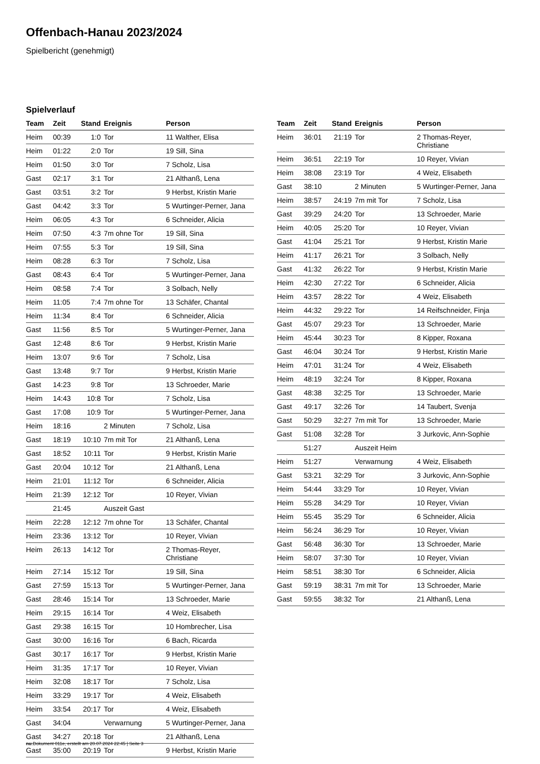Offenbach-Hanau 2023/2024
Spielbericht (genehmigt)
Spielverlauf
| Team | Zeit | Stand | Ereignis | Person |
| --- | --- | --- | --- | --- |
| Heim | 00:39 | 1:0 | Tor | 11 Walther, Elisa |
| Heim | 01:22 | 2:0 | Tor | 19 Sill, Sina |
| Heim | 01:50 | 3:0 | Tor | 7 Scholz, Lisa |
| Gast | 02:17 | 3:1 | Tor | 21 Althanß, Lena |
| Gast | 03:51 | 3:2 | Tor | 9 Herbst, Kristin Marie |
| Gast | 04:42 | 3:3 | Tor | 5 Wurtinger-Perner, Jana |
| Heim | 06:05 | 4:3 | Tor | 6 Schneider, Alicia |
| Heim | 07:50 | 4:3 | 7m ohne Tor | 19 Sill, Sina |
| Heim | 07:55 | 5:3 | Tor | 19 Sill, Sina |
| Heim | 08:28 | 6:3 | Tor | 7 Scholz, Lisa |
| Gast | 08:43 | 6:4 | Tor | 5 Wurtinger-Perner, Jana |
| Heim | 08:58 | 7:4 | Tor | 3 Solbach, Nelly |
| Heim | 11:05 | 7:4 | 7m ohne Tor | 13 Schäfer, Chantal |
| Heim | 11:34 | 8:4 | Tor | 6 Schneider, Alicia |
| Gast | 11:56 | 8:5 | Tor | 5 Wurtinger-Perner, Jana |
| Gast | 12:48 | 8:6 | Tor | 9 Herbst, Kristin Marie |
| Heim | 13:07 | 9:6 | Tor | 7 Scholz, Lisa |
| Gast | 13:48 | 9:7 | Tor | 9 Herbst, Kristin Marie |
| Gast | 14:23 | 9:8 | Tor | 13 Schroeder, Marie |
| Heim | 14:43 | 10:8 | Tor | 7 Scholz, Lisa |
| Gast | 17:08 | 10:9 | Tor | 5 Wurtinger-Perner, Jana |
| Heim | 18:16 | | 2 Minuten | 7 Scholz, Lisa |
| Gast | 18:19 | 10:10 | 7m mit Tor | 21 Althanß, Lena |
| Gast | 18:52 | 10:11 | Tor | 9 Herbst, Kristin Marie |
| Gast | 20:04 | 10:12 | Tor | 21 Althanß, Lena |
| Heim | 21:01 | 11:12 | Tor | 6 Schneider, Alicia |
| Heim | 21:39 | 12:12 | Tor | 10 Reyer, Vivian |
| | 21:45 | | Auszeit Gast | |
| Heim | 22:28 | 12:12 | 7m ohne Tor | 13 Schäfer, Chantal |
| Heim | 23:36 | 13:12 | Tor | 10 Reyer, Vivian |
| Heim | 26:13 | 14:12 | Tor | 2 Thomas-Reyer, Christiane |
| Heim | 27:14 | 15:12 | Tor | 19 Sill, Sina |
| Gast | 27:59 | 15:13 | Tor | 5 Wurtinger-Perner, Jana |
| Gast | 28:46 | 15:14 | Tor | 13 Schroeder, Marie |
| Heim | 29:15 | 16:14 | Tor | 4 Weiz, Elisabeth |
| Gast | 29:38 | 16:15 | Tor | 10 Hombrecher, Lisa |
| Gast | 30:00 | 16:16 | Tor | 6 Bach, Ricarda |
| Gast | 30:17 | 16:17 | Tor | 9 Herbst, Kristin Marie |
| Heim | 31:35 | 17:17 | Tor | 10 Reyer, Vivian |
| Heim | 32:08 | 18:17 | Tor | 7 Scholz, Lisa |
| Heim | 33:29 | 19:17 | Tor | 4 Weiz, Elisabeth |
| Heim | 33:54 | 20:17 | Tor | 4 Weiz, Elisabeth |
| Gast | 34:04 | | Verwarnung | 5 Wurtinger-Perner, Jana |
| Gast | 34:27 | 20:18 | Tor | 21 Althanß, Lena |
| Gast | 35:00 | 20:19 | Tor | 9 Herbst, Kristin Marie |
| Team | Zeit | Stand | Ereignis | Person |
| --- | --- | --- | --- | --- |
| Heim | 36:01 | 21:19 | Tor | 2 Thomas-Reyer, Christiane |
| Heim | 36:51 | 22:19 | Tor | 10 Reyer, Vivian |
| Heim | 38:08 | 23:19 | Tor | 4 Weiz, Elisabeth |
| Gast | 38:10 | | 2 Minuten | 5 Wurtinger-Perner, Jana |
| Heim | 38:57 | 24:19 | 7m mit Tor | 7 Scholz, Lisa |
| Gast | 39:29 | 24:20 | Tor | 13 Schroeder, Marie |
| Heim | 40:05 | 25:20 | Tor | 10 Reyer, Vivian |
| Gast | 41:04 | 25:21 | Tor | 9 Herbst, Kristin Marie |
| Heim | 41:17 | 26:21 | Tor | 3 Solbach, Nelly |
| Gast | 41:32 | 26:22 | Tor | 9 Herbst, Kristin Marie |
| Heim | 42:30 | 27:22 | Tor | 6 Schneider, Alicia |
| Heim | 43:57 | 28:22 | Tor | 4 Weiz, Elisabeth |
| Heim | 44:32 | 29:22 | Tor | 14 Reifschneider, Finja |
| Gast | 45:07 | 29:23 | Tor | 13 Schroeder, Marie |
| Heim | 45:44 | 30:23 | Tor | 8 Kipper, Roxana |
| Gast | 46:04 | 30:24 | Tor | 9 Herbst, Kristin Marie |
| Heim | 47:01 | 31:24 | Tor | 4 Weiz, Elisabeth |
| Heim | 48:19 | 32:24 | Tor | 8 Kipper, Roxana |
| Gast | 48:38 | 32:25 | Tor | 13 Schroeder, Marie |
| Gast | 49:17 | 32:26 | Tor | 14 Taubert, Svenja |
| Gast | 50:29 | 32:27 | 7m mit Tor | 13 Schroeder, Marie |
| Gast | 51:08 | 32:28 | Tor | 3 Jurkovic, Ann-Sophie |
| | 51:27 | | Auszeit Heim | |
| Heim | 51:27 | | Verwarnung | 4 Weiz, Elisabeth |
| Gast | 53:21 | 32:29 | Tor | 3 Jurkovic, Ann-Sophie |
| Heim | 54:44 | 33:29 | Tor | 10 Reyer, Vivian |
| Heim | 55:28 | 34:29 | Tor | 10 Reyer, Vivian |
| Heim | 55:45 | 35:29 | Tor | 6 Schneider, Alicia |
| Heim | 56:24 | 36:29 | Tor | 10 Reyer, Vivian |
| Gast | 56:48 | 36:30 | Tor | 13 Schroeder, Marie |
| Heim | 58:07 | 37:30 | Tor | 10 Reyer, Vivian |
| Heim | 58:51 | 38:30 | Tor | 6 Schneider, Alicia |
| Gast | 59:19 | 38:31 | 7m mit Tor | 13 Schroeder, Marie |
| Gast | 59:55 | 38:32 | Tor | 21 Althanß, Lena |
nu.Dokument 011e, erstellt am 20.07.2024 22:45 | Seite 3